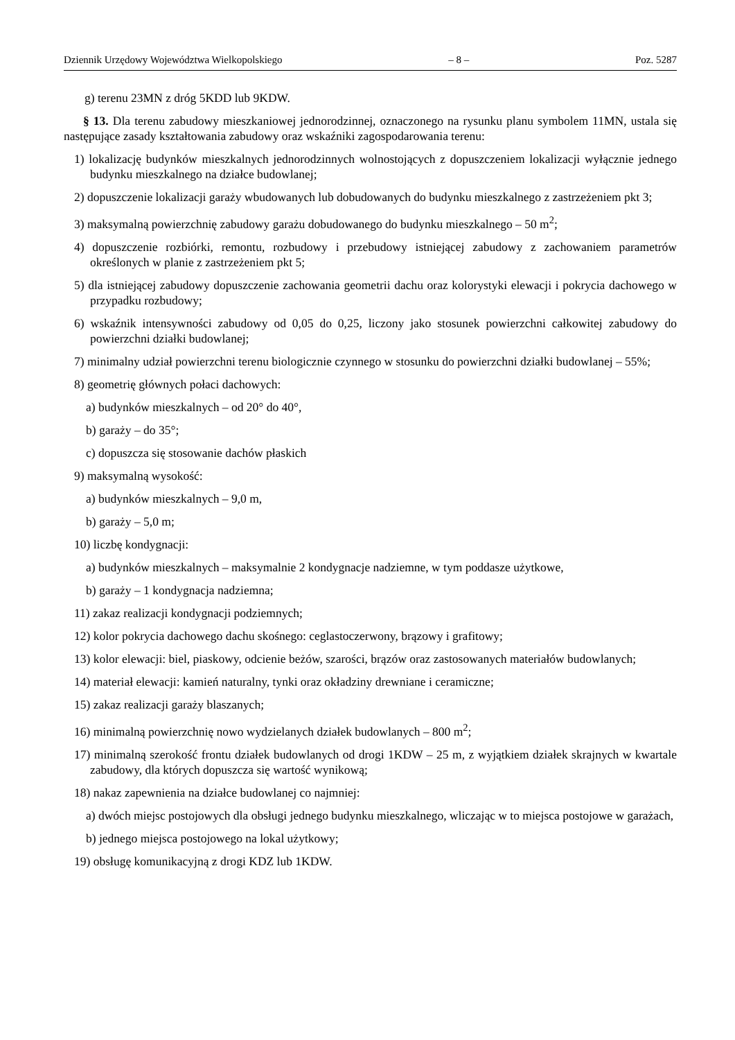Dziennik Urzędowy Województwa Wielkopolskiego – 8 – Poz. 5287
g) terenu 23MN z dróg 5KDD lub 9KDW.
§ 13. Dla terenu zabudowy mieszkaniowej jednorodzinnej, oznaczonego na rysunku planu symbolem 11MN, ustala się następujące zasady kształtowania zabudowy oraz wskaźniki zagospodarowania terenu:
1) lokalizację budynków mieszkalnych jednorodzinnych wolnostojących z dopuszczeniem lokalizacji wyłącznie jednego budynku mieszkalnego na działce budowlanej;
2) dopuszczenie lokalizacji garaży wbudowanych lub dobudowanych do budynku mieszkalnego z zastrzeżeniem pkt 3;
3) maksymalną powierzchnię zabudowy garażu dobudowanego do budynku mieszkalnego – 50 m<sup>2</sup>;
4) dopuszczenie rozbiórki, remontu, rozbudowy i przebudowy istniejącej zabudowy z zachowaniem parametrów określonych w planie z zastrzeżeniem pkt 5;
5) dla istniejącej zabudowy dopuszczenie zachowania geometrii dachu oraz kolorystyki elewacji i pokrycia dachowego w przypadku rozbudowy;
6) wskaźnik intensywności zabudowy od 0,05 do 0,25, liczony jako stosunek powierzchni całkowitej zabudowy do powierzchni działki budowlanej;
7) minimalny udział powierzchni terenu biologicznie czynnego w stosunku do powierzchni działki budowlanej – 55%;
8) geometrię głównych połaci dachowych:
a) budynków mieszkalnych – od 20° do 40°,
b) garaży – do 35°;
c) dopuszcza się stosowanie dachów płaskich
9) maksymalną wysokość:
a) budynków mieszkalnych – 9,0 m,
b) garaży – 5,0 m;
10) liczbę kondygnacji:
a) budynków mieszkalnych – maksymalnie 2 kondygnacje nadziemne, w tym poddasze użytkowe,
b) garaży – 1 kondygnacja nadziemna;
11) zakaz realizacji kondygnacji podziemnych;
12) kolor pokrycia dachowego dachu skośnego: ceglastoczerwony, brązowy i grafitowy;
13) kolor elewacji: biel, piaskowy, odcienie beżów, szarości, brązów oraz zastosowanych materiałów budowlanych;
14) materiał elewacji: kamień naturalny, tynki oraz okładziny drewniane i ceramiczne;
15) zakaz realizacji garaży blaszanych;
16) minimalną powierzchnię nowo wydzielanych działek budowlanych – 800 m<sup>2</sup>;
17) minimalną szerokość frontu działek budowlanych od drogi 1KDW – 25 m, z wyjątkiem działek skrajnych w kwartale zabudowy, dla których dopuszcza się wartość wynikową;
18) nakaz zapewnienia na działce budowlanej co najmniej:
a) dwóch miejsc postojowych dla obsługi jednego budynku mieszkalnego, wliczając w to miejsca postojowe w garażach,
b) jednego miejsca postojowego na lokal użytkowy;
19) obsługę komunikacyjną z drogi KDZ lub 1KDW.